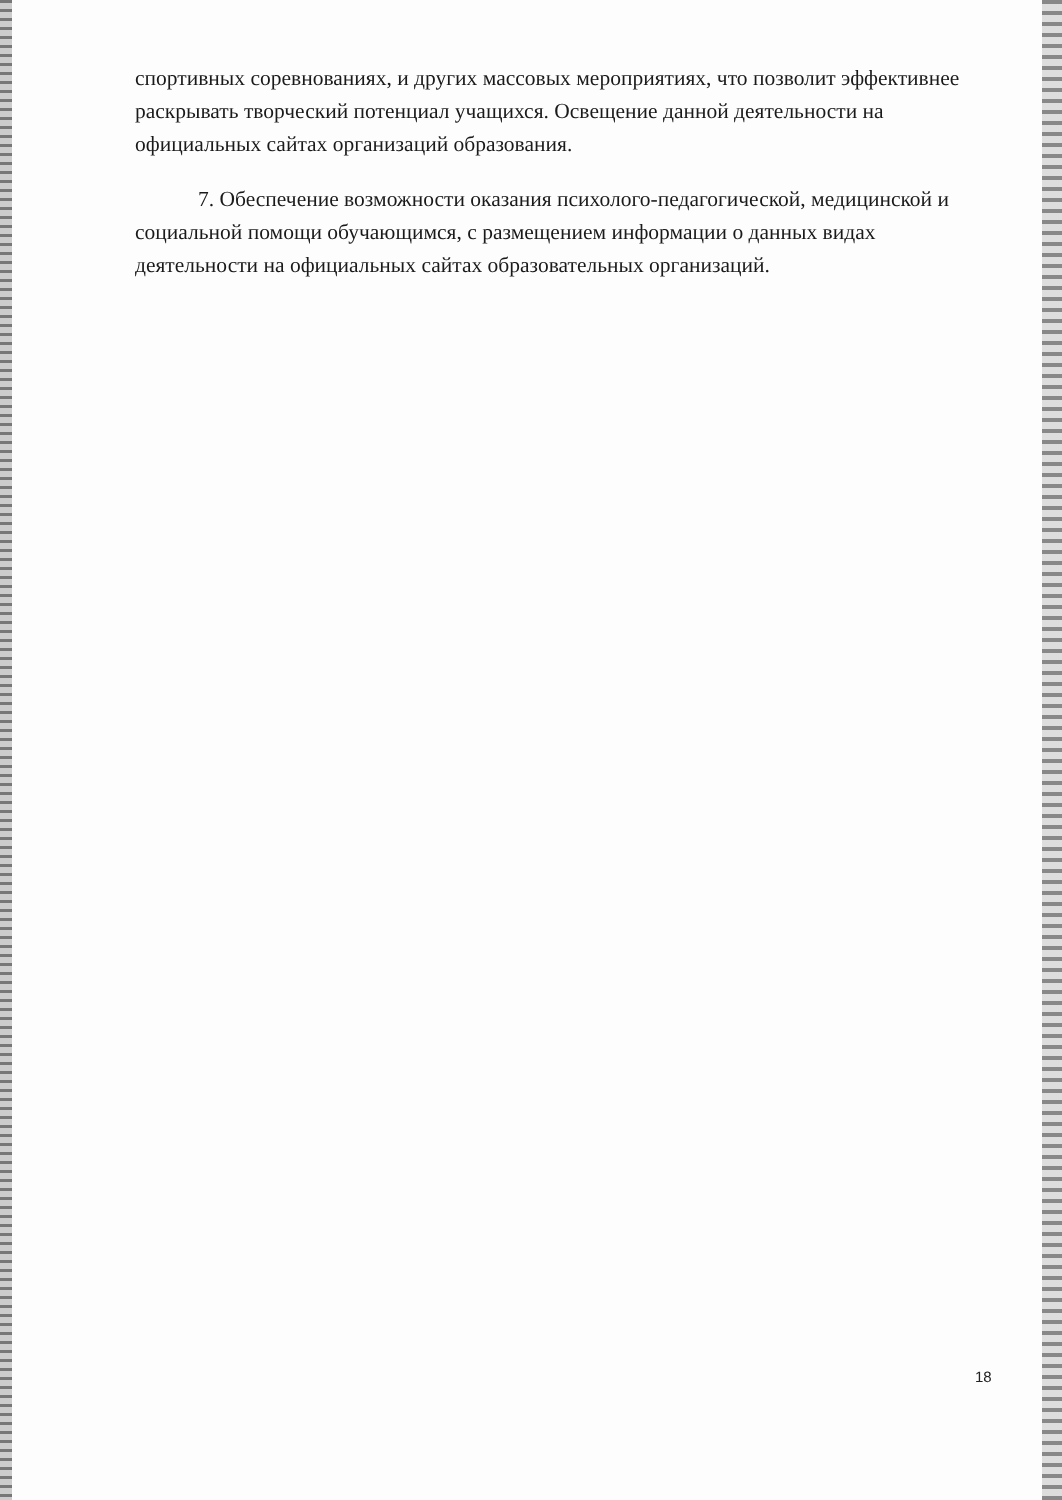спортивных соревнованиях, и других массовых мероприятиях, что позволит эффективнее раскрывать творческий потенциал учащихся. Освещение данной деятельности на официальных сайтах организаций образования.
7. Обеспечение возможности оказания психолого-педагогической, медицинской и социальной помощи обучающимся, с размещением информации о данных видах деятельности на официальных сайтах образовательных организаций.
18